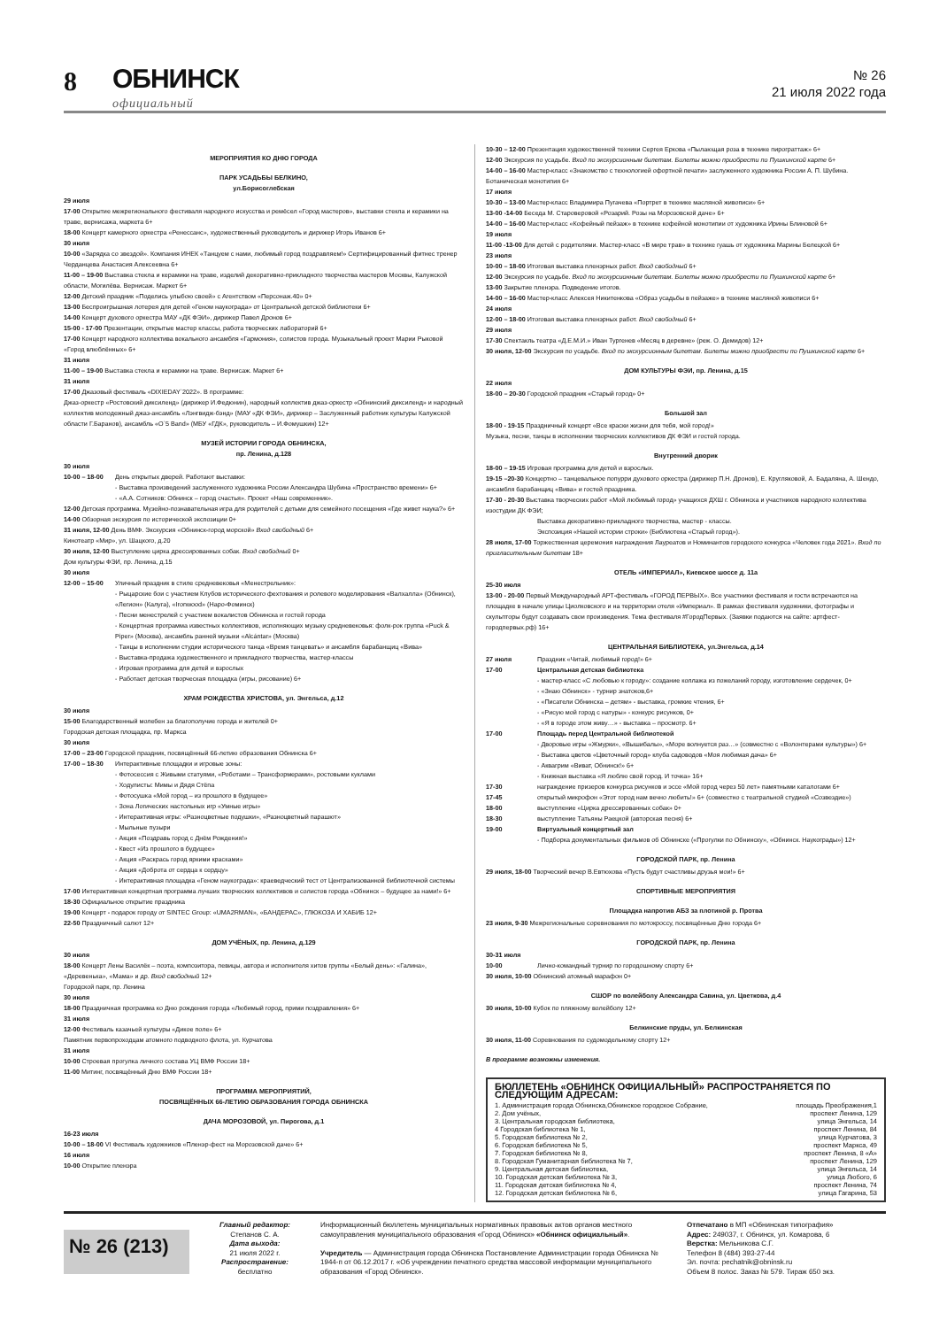8
ОБНИНСК
официальный
№ 26
21 июля 2022 года
МЕРОПРИЯТИЯ КО ДНЮ ГОРОДА
ПАРК УСАДЬБЫ БЕЛКИНО,
ул.Борисоглебская
29 июля
17-00 Открытие межрегионального фестиваля народного искусства и ремёсел «Город мастеров», выставки стекла и керамики на траве, вернисажа, маркета 6+
18-00 Концерт камерного оркестра «Ренессанс», художественный руководитель и дирижер Игорь Иванов 6+
30 июля
10-00 «Зарядка со звездой». Компания ИНЕК «Танцуем с нами, любимый город поздравляем!» Сертифицированный фитнес тренер Черданцева Анастасия Алексеевна 6+
11-00 – 19-00 Выставка стекла и керамики на траве, изделий декоративно-прикладного творчества мастеров Москвы, Калужской области, Могилёва. Вернисаж. Маркет 6+
12-00 Детский праздник «Поделись улыбою своей» с Агентством «Персонаж.40» 0+
13-00 Беспроигрышная лотерея для детей «Геном наукограда» от Центральной детской библиотеки 6+
14-00 Концерт духового оркестра МАУ «ДК ФЭИ», дирижер Павел Дронов 6+
15-00 - 17-00 Презентации, открытые мастер классы, работа творческих лабораторий 6+
17-00 Концерт народного коллектива вокального ансамбля «Гармония», солистов города. Музыкальный проект Марии Рыковой «Город влюблённых» 6+
31 июля
11-00 – 19-00 Выставка стекла и керамики на траве. Вернисаж. Маркет 6+
31 июля
17-00 Джазовый фестиваль «DIXIEDAY`2022». В программе:
Джаз-оркестр «Ростовский диксиленд» (дирижер И.Федюнин), народный коллектив джаз-оркестр «Обнинский диксиленд» и народный коллектив молодежный джаз-ансамбль «Лэнгвидж-бэнд» (МАУ «ДК ФЭИ», дирижер – Заслуженный работник культуры Калужской области Г.Баранов), ансамбль «O`5 Band» (МБУ «ГДК», руководитель – И.Фомушкин) 12+
МУЗЕЙ ИСТОРИИ ГОРОДА ОБНИНСКА,
пр. Ленина, д.128
30 июля
10-00 – 18-00 День открытых дверей. Работают выставки:
- Выставка произведений заслуженного художника России Александра Шубина «Пространство времени» 6+
- «А.А. Сотников: Обнинск – город счастья». Проект «Наш современник».
12-00 Детская программа. Музейно-познавательная игра для родителей с детьми для семейного посещения «Где живет наука?» 6+
14-00 Обзорная экскурсия по исторической экспозиции 0+
31 июля, 12-00 День ВМФ. Экскурсия «Обнинск-город морской» Вход свободный 6+
Кинотеатр «Мир», ул. Шацкого, д.20
30 июля, 12-00 Выступление цирка дрессированных собак. Вход свободный 0+
Дом культуры ФЭИ, пр. Ленина, д.15
30 июля
12-00 – 15-00 Уличный праздник в стиле средневековья «Менестрельник»:
- Рыцарские бои с участием Клубов исторического фехтования и ролевого моделирования «Валхалла» (Обнинск), «Легион» (Калуга), «Ironwood» (Наро-Фоминск)
- Песни менестрелей с участием вокалистов Обнинска и гостей города
- Концертная программа известных коллективов, исполняющих музыку средневековья: фолк-рок группа «Puck & Piper» (Москва), ансамбль ранней музыки «Alcántar» (Москва)
- Танцы в исполнении студии исторического танца «Время танцевать» и ансамбля барабанщиц «Вива»
- Выставка-продажа художественного и прикладного творчества, мастер-классы
- Игровая программа для детей и взрослых
- Работает детская творческая площадка (игры, рисование) 6+
ХРАМ РОЖДЕСТВА ХРИСТОВА, ул. Энгельса, д.12
30 июля
15-00 Благодарственный молебен за благополучие города и жителей 0+
Городская детская площадка, пр. Маркса
30 июля
17-00 – 23-00 Городской праздник, посвящённый 66-летию образования Обнинска 6+
17-00 – 18-30 Интерактивные площадки и игровые зоны:
- Фотосессия с Живыми статуями, «Роботами – Трансформерами», ростовыми куклами
- Ходулисты: Мимы и Дядя Стёпа
- Фотосушка «Мой город – из прошлого в будущее»
- Зона Логических настольных игр «Умные игры»
- Интерактивная игры: «Разноцветные подушки», «Разноцветный парашют»
- Мыльные пузыри
- Акция «Поздравь город с Днём Рождения!»
- Квест «Из прошлого в будущее»
- Акция «Раскрась город яркими красками»
- Акция «Доброта от сердца к сердцу»
- Интерактивная площадка «Геном наукограда»: краеведческий тест от Централизованной библиотечной системы
17-00 Интерактивная концертная программа лучших творческих коллективов и солистов города «Обнинск – будущее за нами!» 6+
18-30 Официальное открытие праздника
19-00 Концерт - подарок городу от SINTEC Group: «UMA2RMAN», «БАНДЕРАС», ГЛЮКОЗА И ХАБИБ 12+
22-50 Праздничный салют 12+
ДОМ УЧЁНЫХ, пр. Ленина, д.129
30 июля
18-00 Концерт Лены Василёк – поэта, композитора, певицы, автора и исполнителя хитов группы «Белый день»: «Галина», «Деревенька», «Мама» и др. Вход свободный 12+
Городской парк, пр. Ленина
30 июля
18-00 Праздничная программа ко Дню рождения города «Любимый город, прими поздравления» 6+
31 июля
12-00 Фестиваль казачьей культуры «Дикое поле» 6+
Памятник первопроходцам атомного подводного флота, ул. Курчатова
31 июля
10-00 Строевая прогулка личного состава УЦ ВМФ России 18+
11-00 Митинг, посвящённый Дню ВМФ России 18+
ПРОГРАММА МЕРОПРИЯТИЙ,
ПОСВЯЩЁННЫХ 66-ЛЕТИЮ ОБРАЗОВАНИЯ ГОРОДА ОБНИНСКА
ДАЧА МОРОЗОВОЙ, ул. Пирогова, д.1
16-23 июля
10-00 – 18-00 VI Фестиваль художников «Пленэр-фест на Морозовской даче» 6+
16 июля
10-00 Открытие пленэра
10-30 – 12-00 Презентация художественной техники Сергея Еркова «Пылающая роза в технике пирограттаж» 6+
12-00 Экскурсия по усадьбе. Вход по экскурсионным билетам. Билеты можно приобрести по Пушкинской карте 6+
14-00 – 16-00 Мастер-класс «Знакомство с технологией офортной печати» заслуженного художника России А. П. Шубина. Ботаническая монотипия 6+
17 июля
10-30 – 13-00 Мастер-класс Владимира Пугачева «Портрет в технике масляной живописи» 6+
13-00 -14-00 Беседа М. Староверовой «Розарий. Розы на Морозовской даче» 6+
14-00 – 16-00 Мастер-класс «Кофейный пейзаж» в технике кофейной монотипии от художника Ирины Блиновой 6+
19 июля
11-00 -13-00 Для детей с родителями. Мастер-класс «В мире трав» в технике гуашь от художника Марины Белецкой 6+
23 июля
10-00 – 18-00 Итоговая выставка пленэрных работ. Вход свободный 6+
12-00 Экскурсия по усадьбе. Вход по экскурсионным билетам. Билеты можно приобрести по Пушкинской карте 6+
13-00 Закрытие пленэра. Подведение итогов.
14-00 – 16-00 Мастер-класс Алексея Никитенкова «Образ усадьбы в пейзаже» в технике масляной живописи 6+
24 июля
12-00 – 18-00 Итоговая выставка пленэрных работ. Вход свободный 6+
29 июля
17-30 Спектакль театра «Д.Е.М.И.» Иван Тургенев «Месяц в деревне» (реж. О. Демидов) 12+
30 июля, 12-00 Экскурсия по усадьбе. Вход по экскурсионным билетам. Билеты можно приобрести по Пушкинской карте 6+
ДОМ КУЛЬТУРЫ ФЭИ, пр. Ленина, д.15
22 июля
18-00 – 20-30 Городской праздник «Старый город» 0+
Большой зал
18-00 - 19-15 Праздничный концерт «Все краски жизни для тебя, мой город!»
Музыка, песни, танцы в исполнении творческих коллективов ДК ФЭИ и гостей города.
Внутренний дворик
18-00 – 19-15 Игровая программа для детей и взрослых.
19-15 –20-30 Концертно – танцевальное попурри духового оркестра (дирижер П.Н. Дронов), Е. Кругляковой, А. Бадаляна, А. Шендо, ансамбля барабанщиц «Вива» и гостей праздника.
17-30 - 20-30 Выставка творческих работ «Мой любимый город» учащихся ДХШ г. Обнинска и участников народного коллектива изостудии ДК ФЭИ;
Выставка декоративно-прикладного творчества, мастер - классы.
Экспозиция «Нашей истории строки» (Библиотека «Старый город»).
28 июля, 17-00 Торжественная церемония награждения Лауреатов и Номинантов городского конкурса «Человек года 2021». Вход по пригласительным билетам 18+
ОТЕЛЬ «ИМПЕРИАЛ», Киевское шоссе д. 11а
25-30 июля
13-00 - 20-00 Первый Международный АРТ-фестиваль «ГОРОД ПЕРВЫХ». Все участники фестиваля и гости встречаются на площадке в начале улицы Циолковского и на территории отеля «Империал». В рамках фестиваля художники, фотографы и скульпторы будут создавать свои произведения. Тема фестиваля #ГородПервых. (Заявки подаются на сайте: артфест-городпервых.рф) 16+
ЦЕНТРАЛЬНАЯ БИБЛИОТЕКА, ул.Энгельса, д.14
27 июля Праздник «Читай, любимый город!» 6+
17-00 Центральная детская библиотека
- мастер-класс «С любовью к городу»: создание коллажа из пожеланий городу, изготовление сердечек, 0+
- «Знаю Обнинск» - турнир знатоков,6+
- «Писатели Обнинска – детям» - выставка, громкие чтения, 6+
- «Рисую мой город с натуры» - конкурс рисунков, 0+
- «Я в городе этом живу…» - выставка – просмотр. 6+
17-00 Площадь перед Центральной библиотекой
- Дворовые игры «Жмурки», «Вышибалы», «Море волнуется раз…» (совместно с «Волонтерами культуры») 6+
- Выставка цветов «Цветочный город» клуба садоводов «Моя любимая дача» 6+
- Аквагрим «Виват, Обнинск!» 6+
- Книжная выставка «Я люблю свой город. И точка» 16+
17-30 награждение призеров конкурса рисунков и эссе «Мой город через 50 лет» памятными каталогами 6+
17-45 открытый микрофон «Этот город нам вечно любить!» 6+ (совместно с театральной студией «Созвездие»)
18-00 выступление «Цирка дрессированных собак» 0+
18-30 выступление Татьяны Раецкой (авторская песня) 6+
19-00 Виртуальный концертный зал
- Подборка документальных фильмов об Обнинске («Прогулки по Обнинску», «Обнинск. Наукограды») 12+
ГОРОДСКОЙ ПАРК, пр. Ленина
29 июля, 18-00 Творческий вечер В.Евтюхова «Пусть будут счастливы друзья мои!» 6+
СПОРТИВНЫЕ МЕРОПРИЯТИЯ
Площадка напротив АБЗ за плотиной р. Протва
23 июля, 9-30 Межрегиональные соревнования по мотокроссу, посвящённые Дню города 6+
ГОРОДСКОЙ ПАРК, пр. Ленина
30-31 июля
10-00 Лично-командный турнир по городошному спорту 6+
30 июля, 10-00 Обнинский атомный марафон 0+
СШОР по волейболу Александра Савина, ул. Цветкова, д.4
30 июля, 10-00 Кубок по пляжному волейболу 12+
Белкинские пруды, ул. Белкинская
30 июля, 11-00 Соревнования по судомодельному спорту 12+
В программе возможны изменения.
БЮЛЛЕТЕНЬ «ОБНИНСК ОФИЦИАЛЬНЫЙ» РАСПРОСТРАНЯЕТСЯ ПО СЛЕДУЮЩИМ АДРЕСАМ:
| 1. Администрация города Обнинска,Обнинское городское Собрание, | площадь Преображения,1 |
| 2. Дом учёных, | проспект Ленина, 129 |
| 3. Центральная городская библиотека, | улица Энгельса, 14 |
| 4 Городская библиотека № 1, | проспект Ленина, 84 |
| 5. Городская библиотека № 2, | улица Курчатова, 3 |
| 6. Городская библиотека № 5, | проспект Маркса, 49 |
| 7. Городская библиотека № 8, | проспект Ленина, 8 «А» |
| 8. Городская Гуманитарная библиотека № 7, | проспект Ленина, 129 |
| 9. Центральная детская библиотека, | улица Энгельса, 14 |
| 10. Городская детская библиотека № 3, | улица Любого, 6 |
| 11. Городская детская библиотека № 4, | проспект Ленина, 74 |
| 12. Городская детская библиотека № 6, | улица Гагарина, 53 |
№ 26 (213)
Главный редактор:
Степанов С. А.
Дата выхода:
21 июля 2022 г.
Распространение:
бесплатно
Информационный бюллетень муниципальных нормативных правовых актов органов местного самоуправления муниципального образования «Город Обнинск» «Обнинск официальный».
Учредитель — Администрация города Обнинска Постановление Администрации города Обнинска № 1944-п от 06.12.2017 г. «Об учреждении печатного средства массовой информации муниципального образования «Город Обнинск».
Отпечатано в МП «Обнинская типография»
Адрес: 249037, г. Обнинск, ул. Комарова, 6
Верстка: Мельникова С.Г.
Телефон 8 (484) 393-27-44
Эл. почта: pechatnik@obninsk.ru
Объем 8 полос. Заказ № 579. Тираж 650 экз.